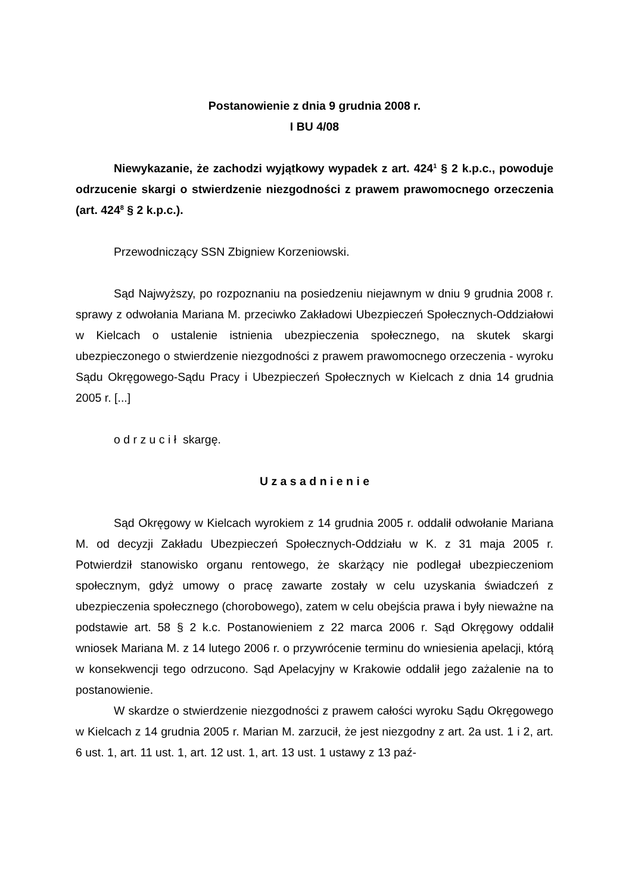Postanowienie z dnia 9 grudnia 2008 r.
I BU 4/08
Niewykazanie, że zachodzi wyjątkowy wypadek z art. 424<sup>1</sup> § 2 k.p.c., powoduje odrzucenie skargi o stwierdzenie niezgodności z prawem prawomocnego orzeczenia (art. 424<sup>8</sup> § 2 k.p.c.).
Przewodniczący SSN Zbigniew Korzeniowski.
Sąd Najwyższy, po rozpoznaniu na posiedzeniu niejawnym w dniu 9 grudnia 2008 r. sprawy z odwołania Mariana M. przeciwko Zakładowi Ubezpieczeń Społecznych-Oddziałowi w Kielcach o ustalenie istnienia ubezpieczenia społecznego, na skutek skargi ubezpieczonego o stwierdzenie niezgodności z prawem prawomocnego orzeczenia - wyroku Sądu Okręgowego-Sądu Pracy i Ubezpieczeń Społecznych w Kielcach z dnia 14 grudnia 2005 r. [...]
o d r z u c i ł skargę.
U z a s a d n i e n i e
Sąd Okręgowy w Kielcach wyrokiem z 14 grudnia 2005 r. oddalił odwołanie Mariana M. od decyzji Zakładu Ubezpieczeń Społecznych-Oddziału w K. z 31 maja 2005 r. Potwierdził stanowisko organu rentowego, że skarżący nie podlegał ubezpieczeniom społecznym, gdyż umowy o pracę zawarte zostały w celu uzyskania świadczeń z ubezpieczenia społecznego (chorobowego), zatem w celu obejścia prawa i były nieważne na podstawie art. 58 § 2 k.c. Postanowieniem z 22 marca 2006 r. Sąd Okręgowy oddalił wniosek Mariana M. z 14 lutego 2006 r. o przywrócenie terminu do wniesienia apelacji, którą w konsekwencji tego odrzucono. Sąd Apelacyjny w Krakowie oddalił jego zażalenie na to postanowienie.
W skardze o stwierdzenie niezgodności z prawem całości wyroku Sądu Okręgowego w Kielcach z 14 grudnia 2005 r. Marian M. zarzucił, że jest niezgodny z art. 2a ust. 1 i 2, art. 6 ust. 1, art. 11 ust. 1, art. 12 ust. 1, art. 13 ust. 1 ustawy z 13 paź-